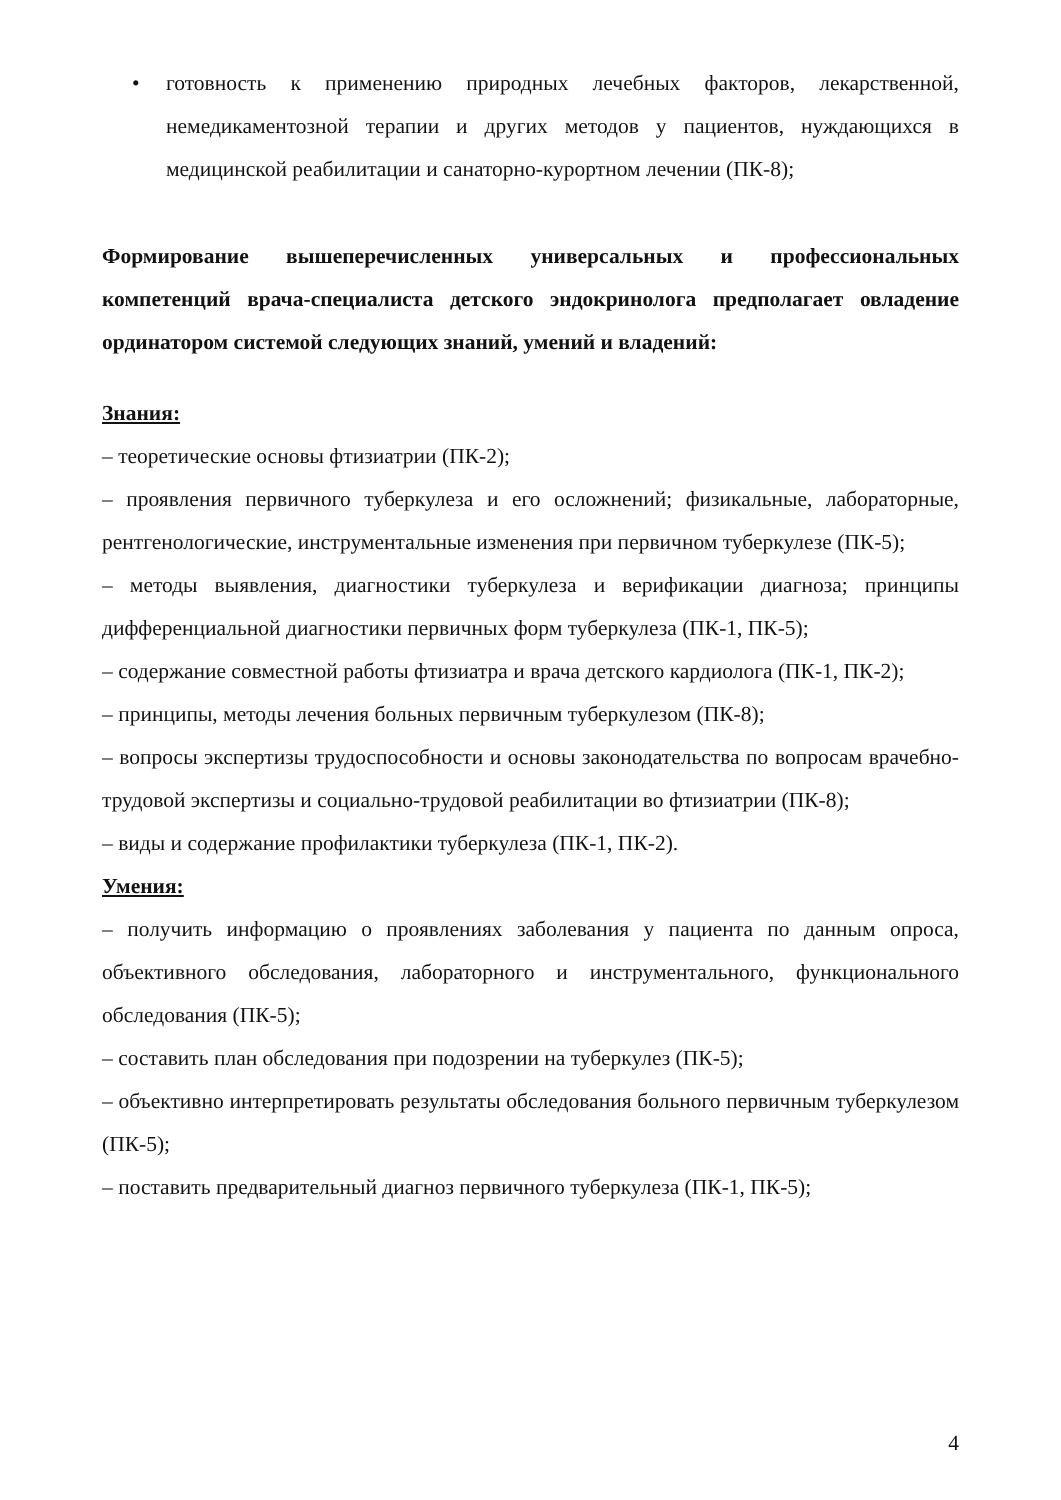• готовность к применению природных лечебных факторов, лекарственной, немедикаментозной терапии и других методов у пациентов, нуждающихся в медицинской реабилитации и санаторно-курортном лечении (ПК-8);
Формирование вышеперечисленных универсальных и профессиональных компетенций врача-специалиста детского эндокринолога предполагает овладение ординатором системой следующих знаний, умений и владений:
Знания:
– теоретические основы фтизиатрии (ПК-2);
– проявления первичного туберкулеза и его осложнений; физикальные, лабораторные, рентгенологические, инструментальные изменения при первичном туберкулезе (ПК-5);
– методы выявления, диагностики туберкулеза и верификации диагноза; принципы дифференциальной диагностики первичных форм туберкулеза (ПК-1, ПК-5);
– содержание совместной работы фтизиатра и врача детского кардиолога (ПК-1, ПК-2);
– принципы, методы лечения больных первичным туберкулезом (ПК-8);
– вопросы экспертизы трудоспособности и основы законодательства по вопросам врачебно-трудовой экспертизы и социально-трудовой реабилитации во фтизиатрии (ПК-8);
– виды и содержание профилактики туберкулеза (ПК-1, ПК-2).
Умения:
– получить информацию о проявлениях заболевания у пациента по данным опроса, объективного обследования, лабораторного и инструментального, функционального обследования (ПК-5);
– составить план обследования при подозрении на туберкулез (ПК-5);
– объективно интерпретировать результаты обследования больного первичным туберкулезом (ПК-5);
– поставить предварительный диагноз первичного туберкулеза (ПК-1, ПК-5);
4